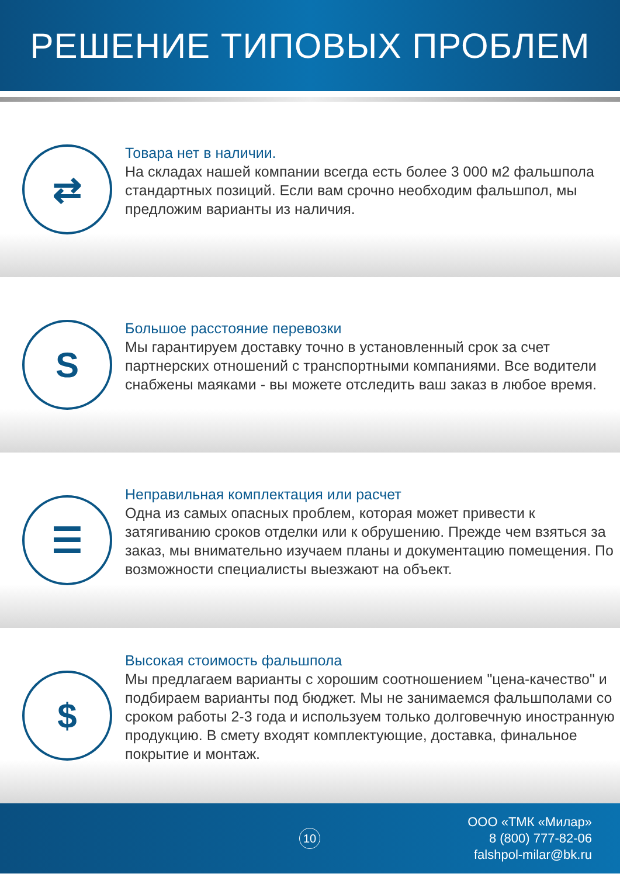РЕШЕНИЕ ТИПОВЫХ ПРОБЛЕМ
⇄
Товара нет в наличии.
На складах нашей компании всегда есть более 3 000 м2 фальшпола стандартных позиций. Если вам срочно необходим фальшпол, мы предложим варианты из наличия.
S
Большое расстояние перевозки
Мы гарантируем доставку точно в установленный срок за счет партнерских отношений с транспортными компаниями. Все водители снабжены маяками - вы можете отследить ваш заказ в любое время.
☰
Неправильная комплектация или расчет
Одна из самых опасных проблем, которая может привести к затягиванию сроков отделки или к обрушению. Прежде чем взяться за заказ, мы внимательно изучаем планы и документацию помещения. По возможности специалисты выезжают на объект.
$
Высокая стоимость фальшпола
Мы предлагаем варианты с хорошим соотношением "цена-качество" и подбираем варианты под бюджет. Мы не занимаемся фальшполами со сроком работы 2-3 года и используем только долговечную иностранную продукцию. В смету входят комплектующие, доставка, финальное покрытие и монтаж.
10
ООО «ТМК «Милар»
8 (800) 777-82-06
falshpol-milar@bk.ru